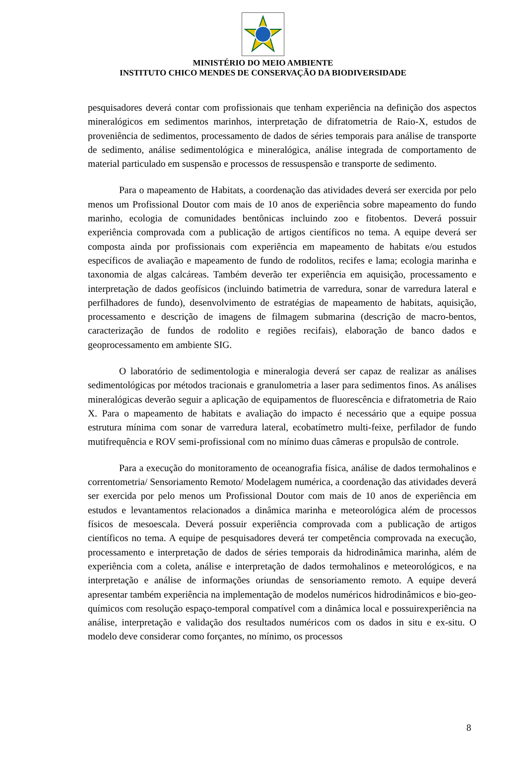MINISTÉRIO DO MEIO AMBIENTE
INSTITUTO CHICO MENDES DE CONSERVAÇÃO DA BIODIVERSIDADE
pesquisadores deverá contar com profissionais que tenham experiência na definição dos aspectos mineralógicos em sedimentos marinhos, interpretação de difratometria de Raio-X, estudos de proveniência de sedimentos, processamento de dados de séries temporais para análise de transporte de sedimento, análise sedimentológica e mineralógica, análise integrada de comportamento de material particulado em suspensão e processos de ressuspensão e transporte de sedimento.
Para o mapeamento de Habitats, a coordenação das atividades deverá ser exercida por pelo menos um Profissional Doutor com mais de 10 anos de experiência sobre mapeamento do fundo marinho, ecologia de comunidades bentônicas incluindo zoo e fitobentos. Deverá possuir experiência comprovada com a publicação de artigos científicos no tema. A equipe deverá ser composta ainda por profissionais com experiência em mapeamento de habitats e/ou estudos específicos de avaliação e mapeamento de fundo de rodolitos, recifes e lama; ecologia marinha e taxonomia de algas calcáreas. Também deverão ter experiência em aquisição, processamento e interpretação de dados geofísicos (incluindo batimetria de varredura, sonar de varredura lateral e perfilhadores de fundo), desenvolvimento de estratégias de mapeamento de habitats, aquisição, processamento e descrição de imagens de filmagem submarina (descrição de macro-bentos, caracterização de fundos de rodolito e regiões recifais), elaboração de banco dados e geoprocessamento em ambiente SIG.
O laboratório de sedimentologia e mineralogia deverá ser capaz de realizar as análises sedimentológicas por métodos tracionais e granulometria a laser para sedimentos finos. As análises mineralógicas deverão seguir a aplicação de equipamentos de fluorescência e difratometria de Raio X. Para o mapeamento de habitats e avaliação do impacto é necessário que a equipe possua estrutura mínima com sonar de varredura lateral, ecobatímetro multi-feixe, perfilador de fundo mutifrequência e ROV semi-profissional com no mínimo duas câmeras e propulsão de controle.
Para a execução do monitoramento de oceanografia física, análise de dados termohalinos e correntometria/ Sensoriamento Remoto/ Modelagem numérica, a coordenação das atividades deverá ser exercida por pelo menos um Profissional Doutor com mais de 10 anos de experiência em estudos e levantamentos relacionados a dinâmica marinha e meteorológica além de processos físicos de mesoescala. Deverá possuir experiência comprovada com a publicação de artigos científicos no tema. A equipe de pesquisadores deverá ter competência comprovada na execução, processamento e interpretação de dados de séries temporais da hidrodinâmica marinha, além de experiência com a coleta, análise e interpretação de dados termohalinos e meteorológicos, e na interpretação e análise de informações oriundas de sensoriamento remoto. A equipe deverá apresentar também experiência na implementação de modelos numéricos hidrodinâmicos e bio-geo-químicos com resolução espaço-temporal compatível com a dinâmica local e possuirexperiência na análise, interpretação e validação dos resultados numéricos com os dados in situ e ex-situ. O modelo deve considerar como forçantes, no mínimo, os processos
8